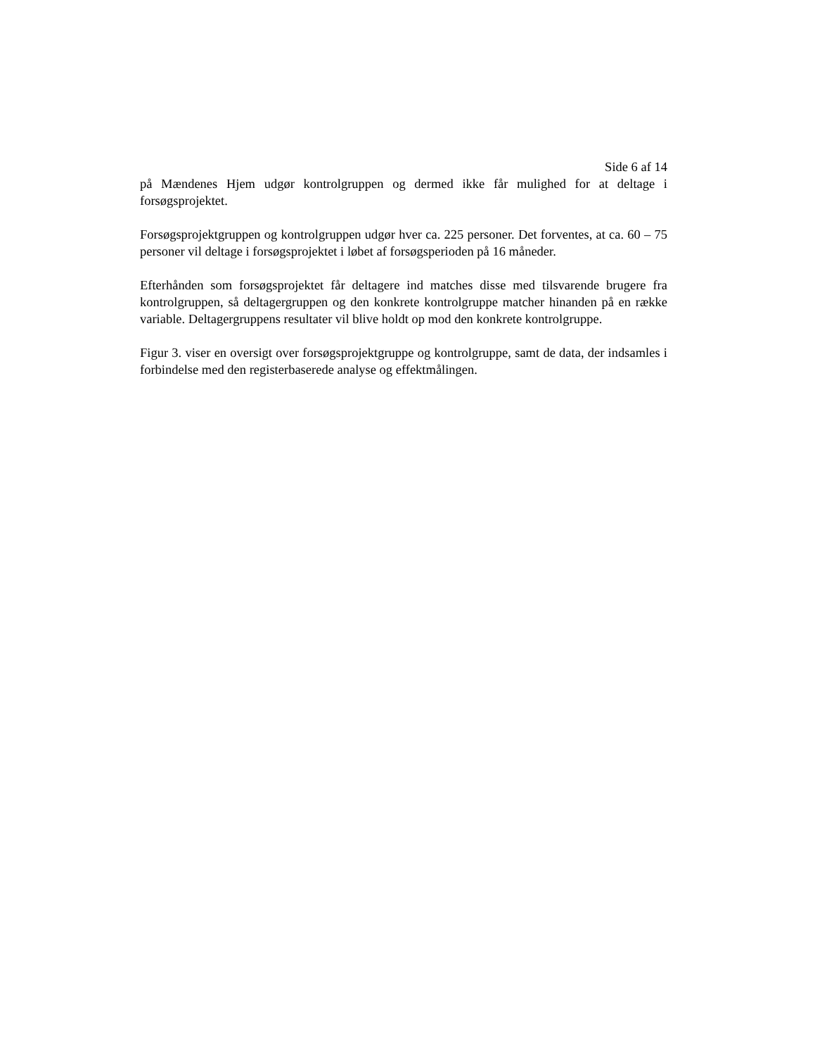Side 6 af 14
på Mændenes Hjem udgør kontrolgruppen og dermed ikke får mulighed for at deltage i forsøgsprojektet.
Forsøgsprojektgruppen og kontrolgruppen udgør hver ca. 225 personer. Det forventes, at ca. 60 – 75 personer vil deltage i forsøgsprojektet i løbet af forsøgsperioden på 16 måneder.
Efterhånden som forsøgsprojektet får deltagere ind matches disse med tilsvarende brugere fra kontrolgruppen, så deltagergruppen og den konkrete kontrolgruppe matcher hinanden på en række variable. Deltagergruppens resultater vil blive holdt op mod den konkrete kontrolgruppe.
Figur 3. viser en oversigt over forsøgsprojektgruppe og kontrolgruppe, samt de data, der indsamles i forbindelse med den registerbaserede analyse og effektmålingen.